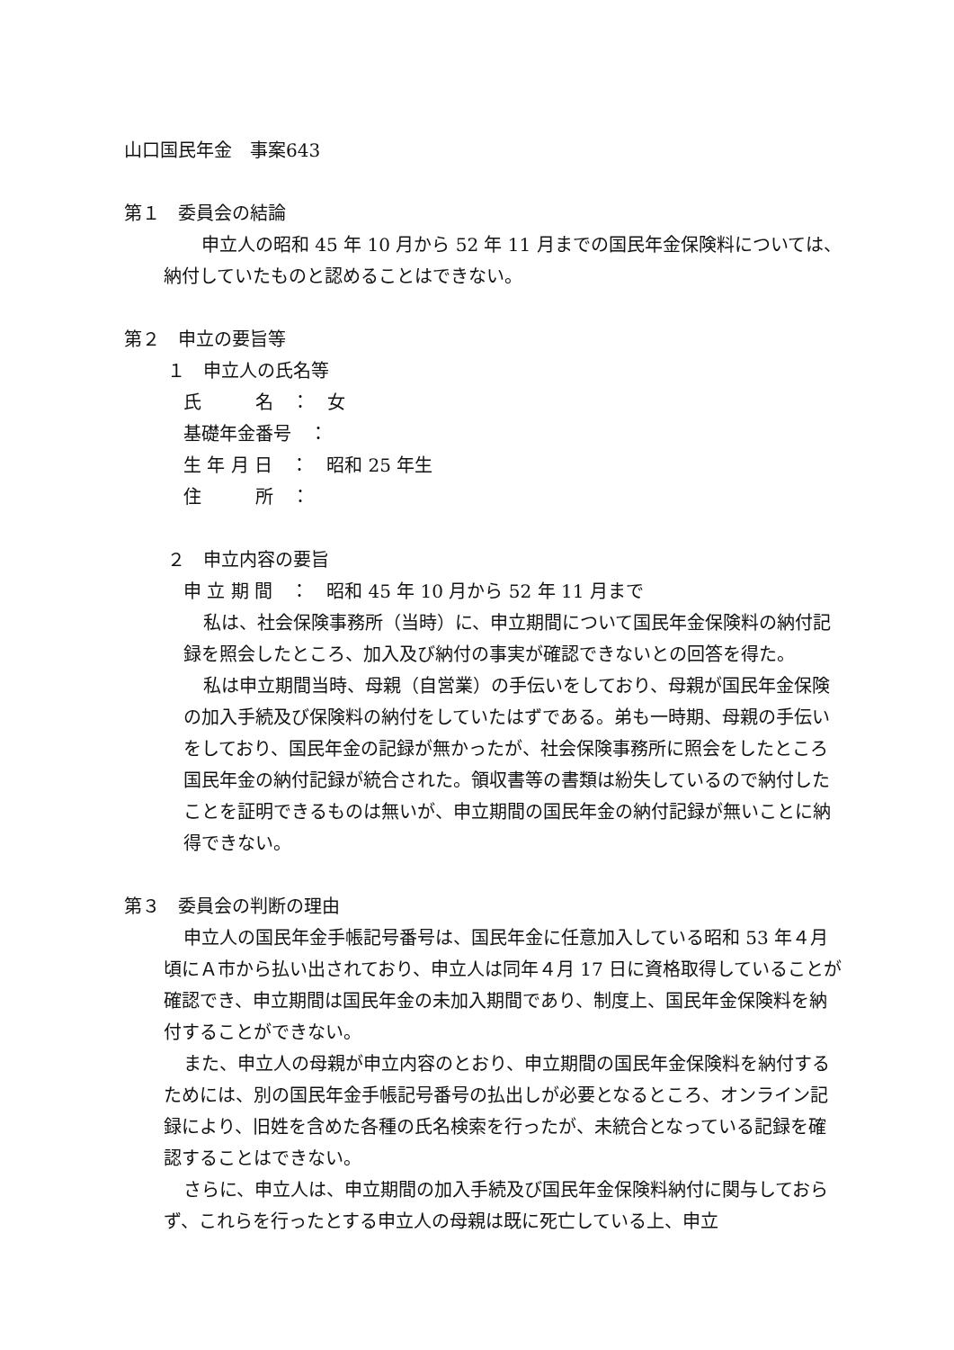山口国民年金　事案643
第１　委員会の結論
　申立人の昭和 45 年 10 月から 52 年 11 月までの国民年金保険料については、納付していたものと認めることはできない。
第２　申立の要旨等
１　申立人の氏名等
氏　　　名　：　女
基礎年金番号　：
生 年 月 日　：　昭和 25 年生
住　　　所　：
２　申立内容の要旨
申 立 期 間　：　昭和 45 年 10 月から 52 年 11 月まで
私は、社会保険事務所（当時）に、申立期間について国民年金保険料の納付記録を照会したところ、加入及び納付の事実が確認できないとの回答を得た。
私は申立期間当時、母親（自営業）の手伝いをしており、母親が国民年金保険の加入手続及び保険料の納付をしていたはずである。弟も一時期、母親の手伝いをしており、国民年金の記録が無かったが、社会保険事務所に照会をしたところ国民年金の納付記録が統合された。領収書等の書類は紛失しているので納付したことを証明できるものは無いが、申立期間の国民年金の納付記録が無いことに納得できない。
第３　委員会の判断の理由
申立人の国民年金手帳記号番号は、国民年金に任意加入している昭和 53 年４月頃にＡ市から払い出されており、申立人は同年４月 17 日に資格取得していることが確認でき、申立期間は国民年金の未加入期間であり、制度上、国民年金保険料を納付することができない。
また、申立人の母親が申立内容のとおり、申立期間の国民年金保険料を納付するためには、別の国民年金手帳記号番号の払出しが必要となるところ、オンライン記録により、旧姓を含めた各種の氏名検索を行ったが、未統合となっている記録を確認することはできない。
さらに、申立人は、申立期間の加入手続及び国民年金保険料納付に関与しておらず、これらを行ったとする申立人の母親は既に死亡している上、申立